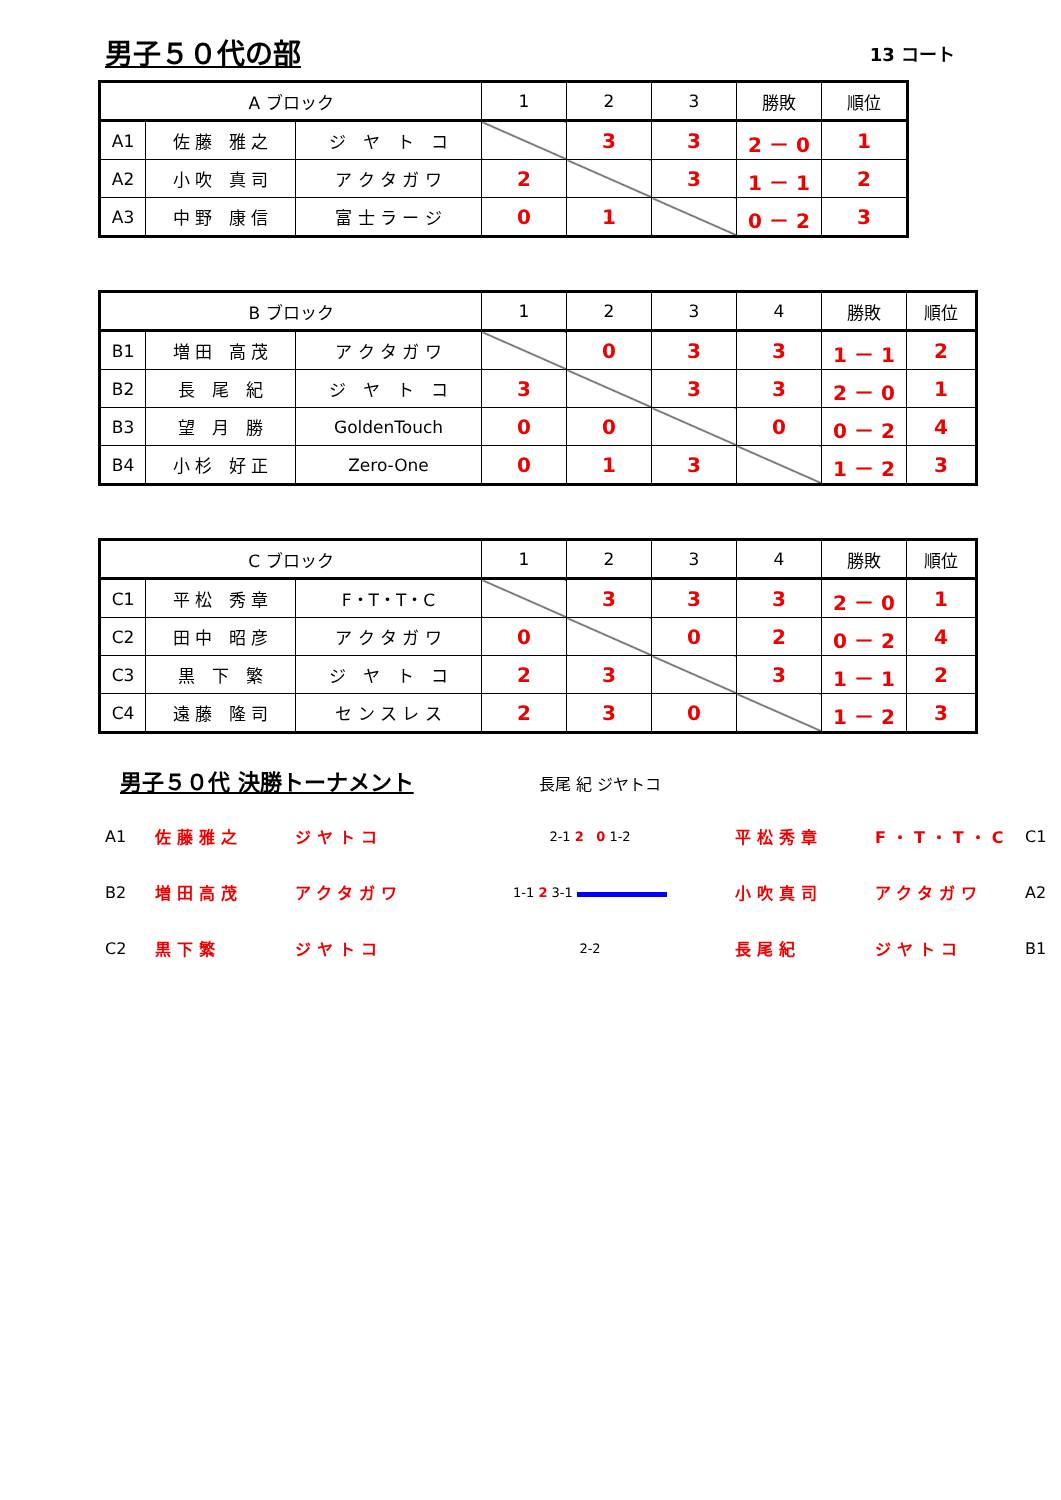男子５０代の部
13 コート
| A ブロック | | | 1 | 2 | 3 | 勝敗 | 順位 |
| --- | --- | --- | --- | --- | --- | --- | --- |
| A1 | 佐 藤 雅 之 | ジ ヤ ト コ | | 3 | 3 | 2 － 0 | 1 |
| A2 | 小 吹 真 司 | ア ク タ ガ ワ | 2 | | 3 | 1 － 1 | 2 |
| A3 | 中 野 康 信 | 富 士 ラ ー ジ | 0 | 1 | | 0 － 2 | 3 |
| B ブロック | | | 1 | 2 | 3 | 4 | 勝敗 | 順位 |
| --- | --- | --- | --- | --- | --- | --- | --- | --- |
| B1 | 増 田 高 茂 | ア ク タ ガ ワ | | 0 | 3 | 3 | 1 － 1 | 2 |
| B2 | 長 尾 紀 | ジ ヤ ト コ | 3 | | 3 | 3 | 2 － 0 | 1 |
| B3 | 望 月 勝 | GoldenTouch | 0 | 0 | | 0 | 0 － 2 | 4 |
| B4 | 小 杉 好 正 | Zero-One | 0 | 1 | 3 | | 1 － 2 | 3 |
| C ブロック | | | 1 | 2 | 3 | 4 | 勝敗 | 順位 |
| --- | --- | --- | --- | --- | --- | --- | --- | --- |
| C1 | 平 松 秀 章 | F・T・T・C | | 3 | 3 | 3 | 2 － 0 | 1 |
| C2 | 田 中 昭 彦 | ア ク タ ガ ワ | 0 | | 0 | 2 | 0 － 2 | 4 |
| C3 | 黒 下 繁 | ジ ヤ ト コ | 2 | 3 | | 3 | 1 － 1 | 2 |
| C4 | 遠 藤 隆 司 | セ ン ス レ ス | 2 | 3 | 0 | | 1 － 2 | 3 |
男子５０代 決勝トーナメント
長尾 紀 ジヤトコ
A1 佐藤雅之 ジヤトコ 2-1 2 0 1-2 平松秀章 F・T・T・C C1
B2 増田高茂 アクタガワ 1-1 2 3-1 小吹真司 アクタガワ A2
C2 黒下繁 ジヤトコ 2-2 長尾紀 ジヤトコ B1